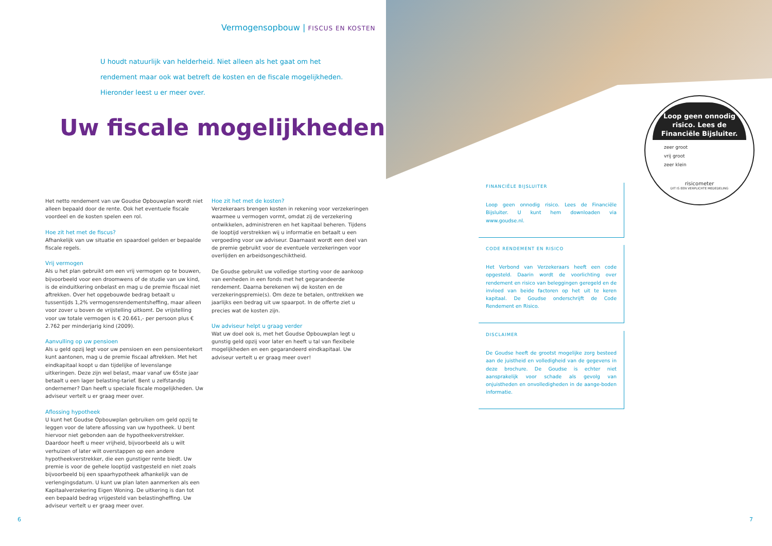Vermogensopbouw | FISCUS EN KOSTEN
U houdt natuurlijk van helderheid. Niet alleen als het gaat om het rendement maar ook wat betreft de kosten en de fiscale mogelijkheden. Hieronder leest u er meer over.
Uw fiscale mogelijkheden
Het netto rendement van uw Goudse Opbouwplan wordt niet alleen bepaald door de rente. Ook het eventuele fiscale voordeel en de kosten spelen een rol.
Hoe zit het met de fiscus?
Afhankelijk van uw situatie en spaardoel gelden er bepaalde fiscale regels.
Vrij vermogen
Als u het plan gebruikt om een vrij vermogen op te bouwen, bijvoorbeeld voor een droomwens of de studie van uw kind, is de einduitkering onbelast en mag u de premie fiscaal niet aftrekken. Over het opgebouwde bedrag betaalt u tussentijds 1,2% vermogensrendementsheffing, maar alleen voor zover u boven de vrijstelling uitkomt. De vrijstelling voor uw totale vermogen is € 20.661,- per persoon plus € 2.762 per minderjarig kind (2009).
Aanvulling op uw pensioen
Als u geld opzij legt voor uw pensioen en een pensioentekort kunt aantonen, mag u de premie fiscaal aftrekken. Met het eindkapitaal koopt u dan tijdelijke of levenslange uitkeringen. Deze zijn wel belast, maar vanaf uw 65ste jaar betaalt u een lager belasting-tarief. Bent u zelfstandig ondernemer? Dan heeft u speciale fiscale mogelijkheden. Uw adviseur vertelt u er graag meer over.
Aflossing hypotheek
U kunt het Goudse Opbouwplan gebruiken om geld opzij te leggen voor de latere aflossing van uw hypotheek. U bent hiervoor niet gebonden aan de hypotheekverstrekker. Daardoor heeft u meer vrijheid, bijvoorbeeld als u wilt verhuizen of later wilt overstappen op een andere hypotheekverstrekker, die een gunstiger rente biedt. Uw premie is voor de gehele looptijd vastgesteld en niet zoals bijvoorbeeld bij een spaarhypotheek afhankelijk van de verlengingsdatum. U kunt uw plan laten aanmerken als een Kapitaalverzekering Eigen Woning. De uitkering is dan tot een bepaald bedrag vrijgesteld van belastingheffing. Uw adviseur vertelt u er graag meer over.
Hoe zit het met de kosten?
Verzekeraars brengen kosten in rekening voor verzekeringen waarmee u vermogen vormt, omdat zij de verzekering ontwikkelen, administreren en het kapitaal beheren. Tijdens de looptijd verstrekken wij u informatie en betaalt u een vergoeding voor uw adviseur. Daarnaast wordt een deel van de premie gebruikt voor de eventuele verzekeringen voor overlijden en arbeidsongeschiktheid.
De Goudse gebruikt uw volledige storting voor de aankoop van eenheden in een fonds met het gegarandeerde rendement. Daarna berekenen wij de kosten en de verzekeringspremie(s). Om deze te betalen, onttrekken we jaarlijks een bedrag uit uw spaarpot. In de offerte ziet u precies wat de kosten zijn.
Uw adviseur helpt u graag verder
Wat uw doel ook is, met het Goudse Opbouwplan legt u gunstig geld opzij voor later en heeft u tal van flexibele mogelijkheden en een gegarandeerd eindkapitaal. Uw adviseur vertelt u er graag meer over!
6
Loop geen onnodig risico. Lees de Financiële Bijsluiter.
zeer groot
vrij groot
zeer klein
risicometer
DIT IS EEN VERPLICHTE MEDEDELING
FINANCIËLE BIJSLUITER
Loop geen onnodig risico. Lees de Financiële Bijsluiter. U kunt hem downloaden via www.goudse.nl.
CODE RENDEMENT EN RISICO
Het Verbond van Verzekeraars heeft een code opgesteld. Daarin wordt de voorlichting over rendement en risico van beleggingen geregeld en de invloed van beide factoren op het uit te keren kapitaal. De Goudse onderschrijft de Code Rendement en Risico.
DISCLAIMER
De Goudse heeft de grootst mogelijke zorg besteed aan de juistheid en volledigheid van de gegevens in deze brochure. De Goudse is echter niet aansprakelijk voor schade als gevolg van onjuistheden en onvolledigheden in de aange-boden informatie.
7